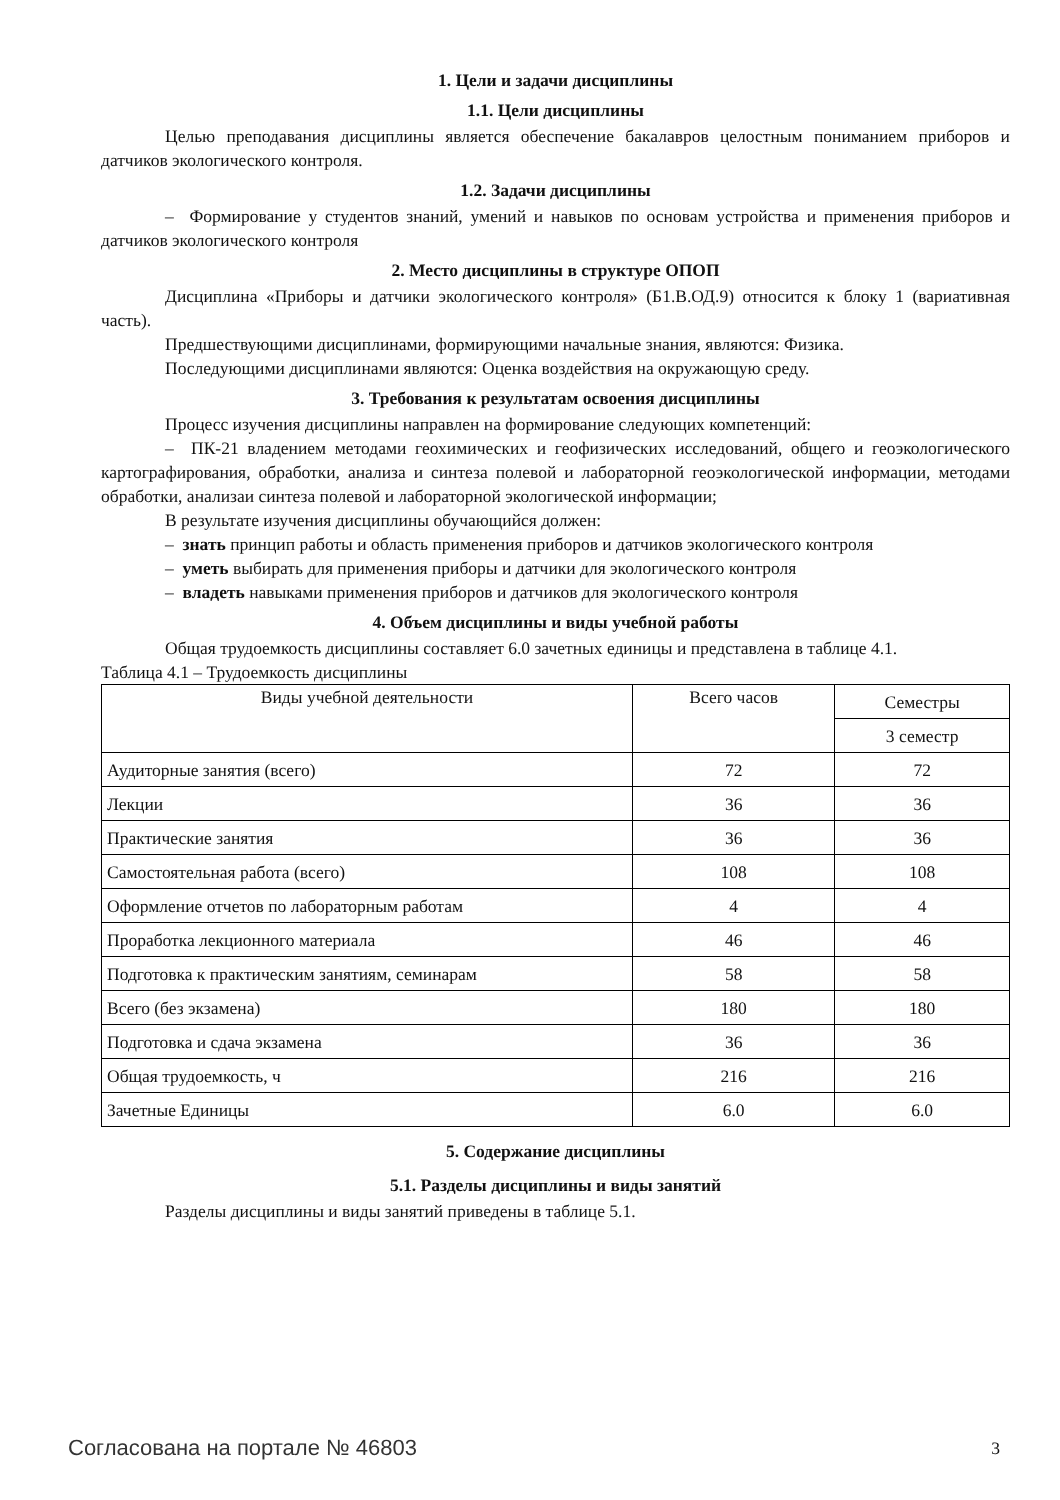1. Цели и задачи дисциплины
1.1. Цели дисциплины
Целью преподавания дисциплины является обеспечение бакалавров целостным понимани­ем приборов и датчиков экологического контроля.
1.2. Задачи дисциплины
– Формирование у студентов знаний, умений и навыков по основам устройства и при­менения приборов и датчиков экологического контроля
2. Место дисциплины в структуре ОПОП
Дисциплина «Приборы и датчики экологического контроля» (Б1.В.ОД.9) относится к блоку 1 (вариативная часть).
Предшествующими дисциплинами, формирующими начальные знания, являются: Физика.
Последующими дисциплинами являются: Оценка воздействия на окружающую среду.
3. Требования к результатам освоения дисциплины
Процесс изучения дисциплины направлен на формирование следующих компетенций:
– ПК-21 владением методами геохимических и геофизических исследований, общего и геоэкологического картографирования, обработки, анализа и синтеза полевой и лабораторной гео­экологической информации, методами обработки, анализаи синтеза полевой и лабораторной эколо­гической информации;
В результате изучения дисциплины обучающийся должен:
– знать принцип работы и область применения приборов и датчиков экологического контроля
– уметь выбирать для применения приборы и датчики для экологического контроля
– владеть навыками применения приборов и датчиков для экологического контроля
4. Объем дисциплины и виды учебной работы
Общая трудоемкость дисциплины составляет 6.0 зачетных единицы и представлена в табли­це 4.1.
Таблица 4.1 – Трудоемкость дисциплины
| Виды учебной деятельности | Всего часов | Семестры |
| | | 3 семестр |
| Аудиторные занятия (всего) | 72 | 72 |
| Лекции | 36 | 36 |
| Практические занятия | 36 | 36 |
| Самостоятельная работа (всего) | 108 | 108 |
| Оформление отчетов по лабораторным работам | 4 | 4 |
| Проработка лекционного материала | 46 | 46 |
| Подготовка к практическим занятиям, семинарам | 58 | 58 |
| Всего (без экзамена) | 180 | 180 |
| Подготовка и сдача экзамена | 36 | 36 |
| Общая трудоемкость, ч | 216 | 216 |
| Зачетные Единицы | 6.0 | 6.0 |
5. Содержание дисциплины
5.1. Разделы дисциплины и виды занятий
Разделы дисциплины и виды занятий приведены в таблице 5.1.
Согласована на портале № 46803 3